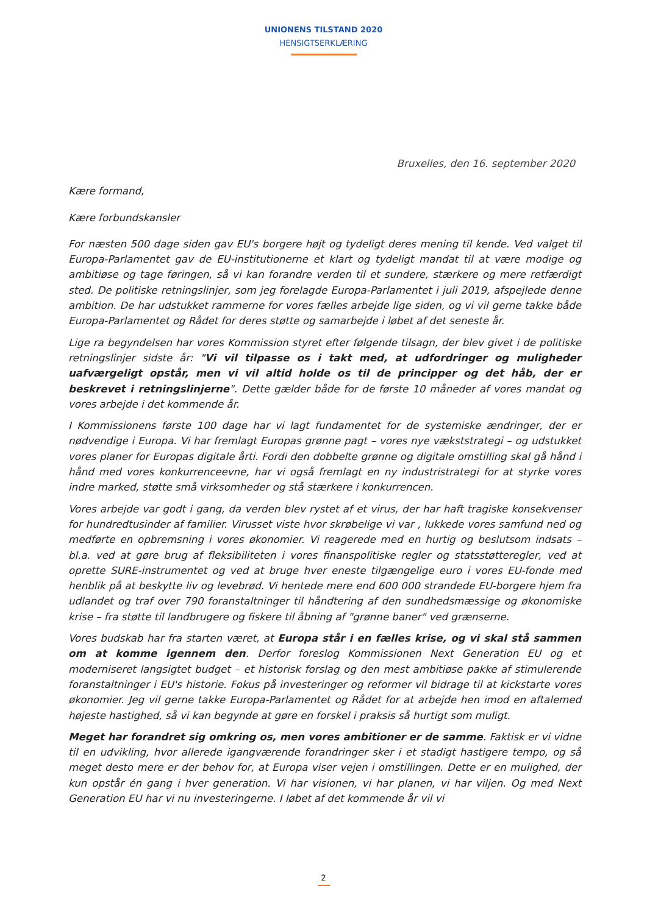UNIONENS TILSTAND 2020
HENSIGTSERKLÆRING
Bruxelles, den 16. september 2020
Kære formand,
Kære forbundskansler
For næsten 500 dage siden gav EU's borgere højt og tydeligt deres mening til kende. Ved valget til Europa-Parlamentet gav de EU-institutionerne et klart og tydeligt mandat til at være modige og ambitiøse og tage føringen, så vi kan forandre verden til et sundere, stærkere og mere retfærdigt sted. De politiske retningslinjer, som jeg forelagde Europa-Parlamentet i juli 2019, afspejlede denne ambition. De har udstukket rammerne for vores fælles arbejde lige siden, og vi vil gerne takke både Europa-Parlamentet og Rådet for deres støtte og samarbejde i løbet af det seneste år.
Lige ra begyndelsen har vores Kommission styret efter følgende tilsagn, der blev givet i de politiske retningslinjer sidste år: "Vi vil tilpasse os i takt med, at udfordringer og muligheder uafværgeligt opstår, men vi vil altid holde os til de principper og det håb, der er beskrevet i retningslinjerne". Dette gælder både for de første 10 måneder af vores mandat og vores arbejde i det kommende år.
I Kommissionens første 100 dage har vi lagt fundamentet for de systemiske ændringer, der er nødvendige i Europa. Vi har fremlagt Europas grønne pagt – vores nye vækststrategi – og udstukket vores planer for Europas digitale årti. Fordi den dobbelte grønne og digitale omstilling skal gå hånd i hånd med vores konkurrenceevne, har vi også fremlagt en ny industristrategi for at styrke vores indre marked, støtte små virksomheder og stå stærkere i konkurrencen.
Vores arbejde var godt i gang, da verden blev rystet af et virus, der har haft tragiske konsekvenser for hundredtusinder af familier. Virusset viste hvor skrøbelige vi var , lukkede vores samfund ned og medførte en opbremsning i vores økonomier. Vi reagerede med en hurtig og beslutsom indsats – bl.a. ved at gøre brug af fleksibiliteten i vores finanspolitiske regler og statsstøtteregler, ved at oprette SURE-instrumentet og ved at bruge hver eneste tilgængelige euro i vores EU-fonde med henblik på at beskytte liv og levebrød. Vi hentede mere end 600 000 strandede EU-borgere hjem fra udlandet og traf over 790 foranstaltninger til håndtering af den sundhedsmæssige og økonomiske krise – fra støtte til landbrugere og fiskere til åbning af "grønne baner" ved grænserne.
Vores budskab har fra starten været, at Europa står i en fælles krise, og vi skal stå sammen om at komme igennem den. Derfor foreslog Kommissionen Next Generation EU og et moderniseret langsigtet budget – et historisk forslag og den mest ambitiøse pakke af stimulerende foranstaltninger i EU's historie. Fokus på investeringer og reformer vil bidrage til at kickstarte vores økonomier. Jeg vil gerne takke Europa-Parlamentet og Rådet for at arbejde hen imod en aftalemed højeste hastighed, så vi kan begynde at gøre en forskel i praksis så hurtigt som muligt.
Meget har forandret sig omkring os, men vores ambitioner er de samme. Faktisk er vi vidne til en udvikling, hvor allerede igangværende forandringer sker i et stadigt hastigere tempo, og så meget desto mere er der behov for, at Europa viser vejen i omstillingen. Dette er en mulighed, der kun opstår én gang i hver generation. Vi har visionen, vi har planen, vi har viljen. Og med Next Generation EU har vi nu investeringerne. I løbet af det kommende år vil vi
2